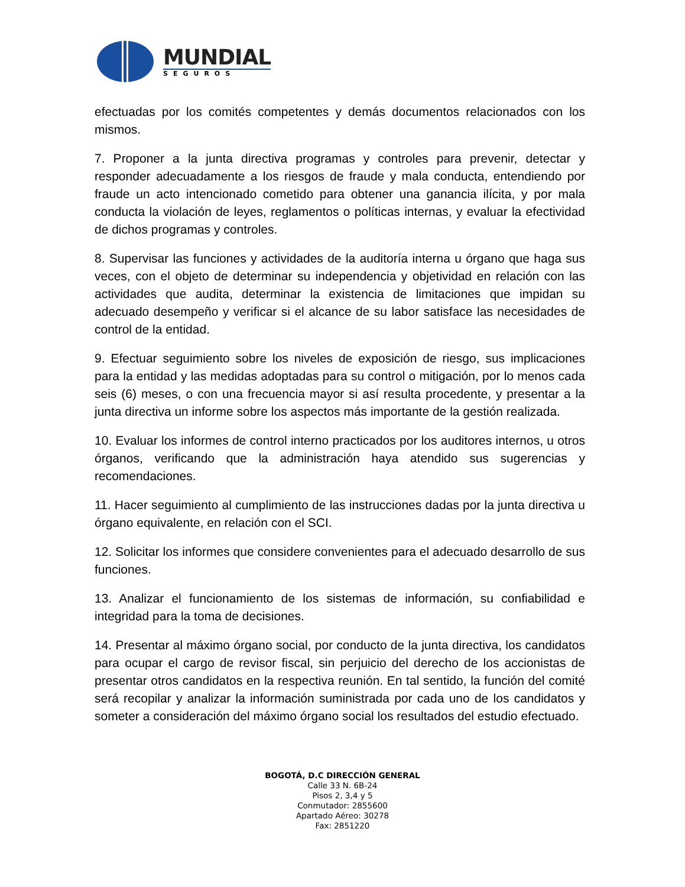MUNDIAL
SEGUROS
efectuadas por los comités competentes y demás documentos relacionados con los mismos.
7. Proponer a la junta directiva programas y controles para prevenir, detectar y responder adecuadamente a los riesgos de fraude y mala conducta, entendiendo por fraude un acto intencionado cometido para obtener una ganancia ilícita, y por mala conducta la violación de leyes, reglamentos o políticas internas, y evaluar la efectividad de dichos programas y controles.
8. Supervisar las funciones y actividades de la auditoría interna u órgano que haga sus veces, con el objeto de determinar su independencia y objetividad en relación con las actividades que audita, determinar la existencia de limitaciones que impidan su adecuado desempeño y verificar si el alcance de su labor satisface las necesidades de control de la entidad.
9. Efectuar seguimiento sobre los niveles de exposición de riesgo, sus implicaciones para la entidad y las medidas adoptadas para su control o mitigación, por lo menos cada seis (6) meses, o con una frecuencia mayor si así resulta procedente, y presentar a la junta directiva un informe sobre los aspectos más importante de la gestión realizada.
10. Evaluar los informes de control interno practicados por los auditores internos, u otros órganos, verificando que la administración haya atendido sus sugerencias y recomendaciones.
11. Hacer seguimiento al cumplimiento de las instrucciones dadas por la junta directiva u órgano equivalente, en relación con el SCI.
12. Solicitar los informes que considere convenientes para el adecuado desarrollo de sus funciones.
13. Analizar el funcionamiento de los sistemas de información, su confiabilidad e integridad para la toma de decisiones.
14. Presentar al máximo órgano social, por conducto de la junta directiva, los candidatos para ocupar el cargo de revisor fiscal, sin perjuicio del derecho de los accionistas de presentar otros candidatos en la respectiva reunión. En tal sentido, la función del comité será recopilar y analizar la información suministrada por cada uno de los candidatos y someter a consideración del máximo órgano social los resultados del estudio efectuado.
BOGOTÁ, D.C DIRECCIÓN GENERAL
Calle 33 N. 6B-24
Pisos 2, 3,4 y 5
Conmutador: 2855600
Apartado Aéreo: 30278
Fax: 2851220